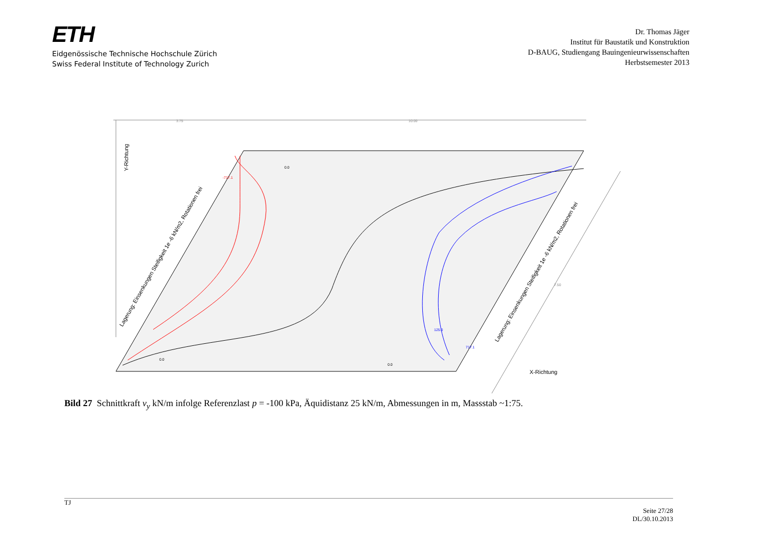ETH
Eidgenössische Technische Hochschule Zürich
Swiss Federal Institute of Technology Zurich
Dr. Thomas Jäger
Institut für Baustatik und Konstruktion
D-BAUG, Studiengang Bauingenieurwissenschaften
Herbstsemester 2013
3.75
10.00
Y-Richtung
X-Richtung
Lagerung: Einsenkungen Steifigkeit 1e -6 kN/m2, Rotationen frei
Lagerung: Einsenkungen Steifigkeit 1e -6 kN/m2, Rotationen frei
-717.1
717.1
125.0
0.0
0.0
0.0
7.50
Bild 27 Schnittkraft v<sub>y</sub> kN/m infolge Referenzlast p = -100 kPa, Äquidistanz 25 kN/m, Abmessungen in m, Massstab ~1:75.
TJ
Seite 27/28
DL/30.10.2013